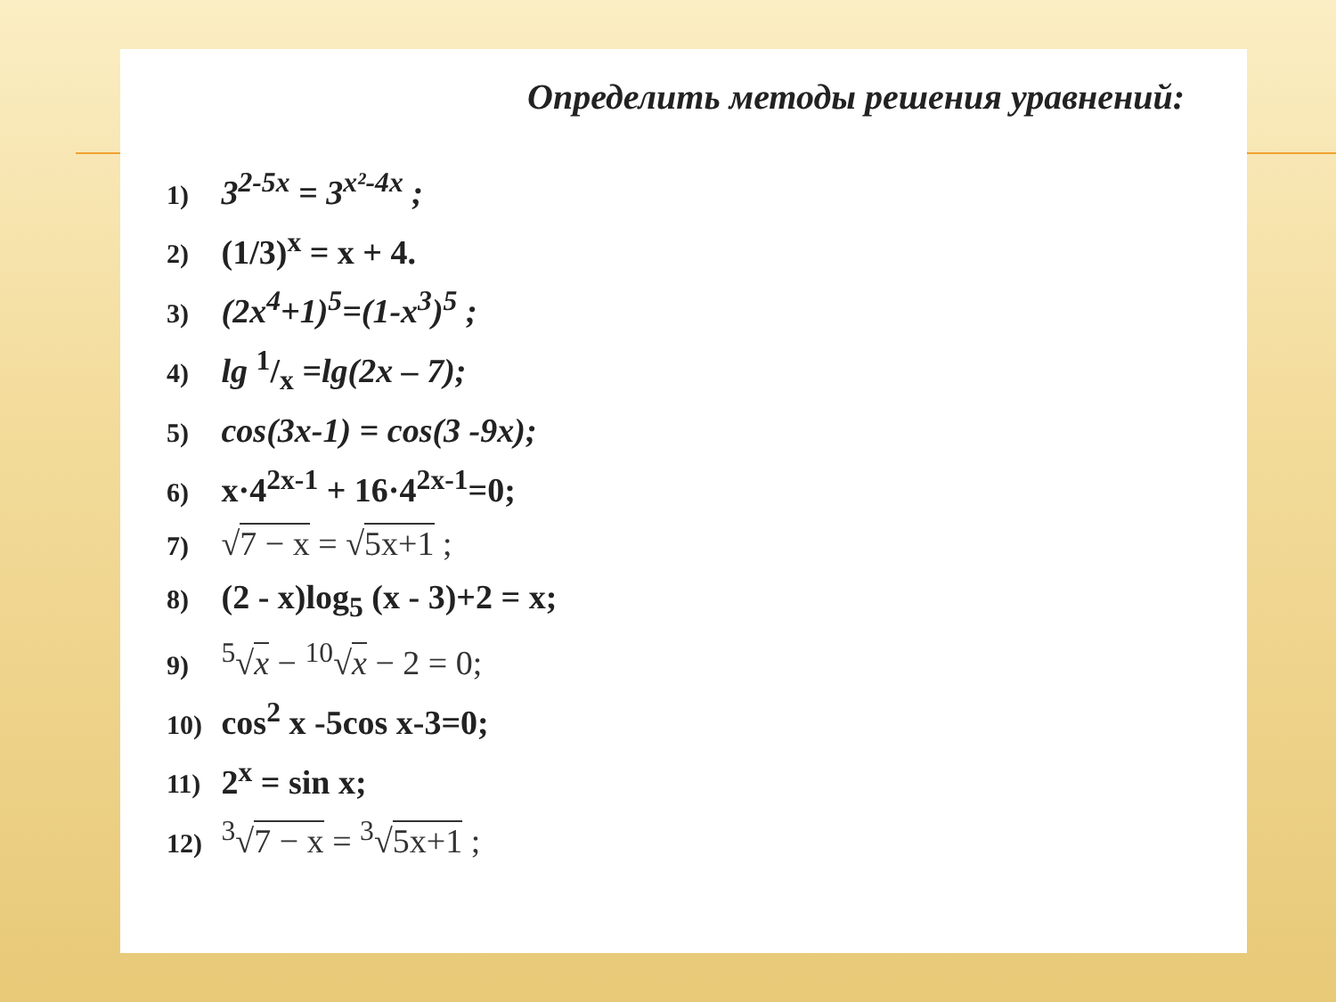Определить методы решения уравнений:
1) 3<sup>2-5x</sup> = 3<sup>x²-4x</sup> ;
2) (1/3)<sup>x</sup> = x + 4.
3) (2x<sup>4</sup>+1)<sup>5</sup>=(1-x<sup>3</sup>)<sup>5</sup> ;
4) lg 1/x =lg(2x – 7);
5) cos(3x-1) = cos(3 -9x);
6) x·4<sup>2x-1</sup> + 16·4<sup>2x-1</sup>=0;
7) √7 − x = √5x+1 ;
8) (2 - x)log<sub>5</sub> (x - 3)+2 = x;
9) <sup>5</sup>√x − <sup>10</sup>√x − 2 = 0;
10) cos<sup>2</sup> x -5cos x-3=0;
11) 2<sup>x</sup> = sin x;
12) <sup>3</sup>√7 − x = <sup>3</sup>√5x+1 ;